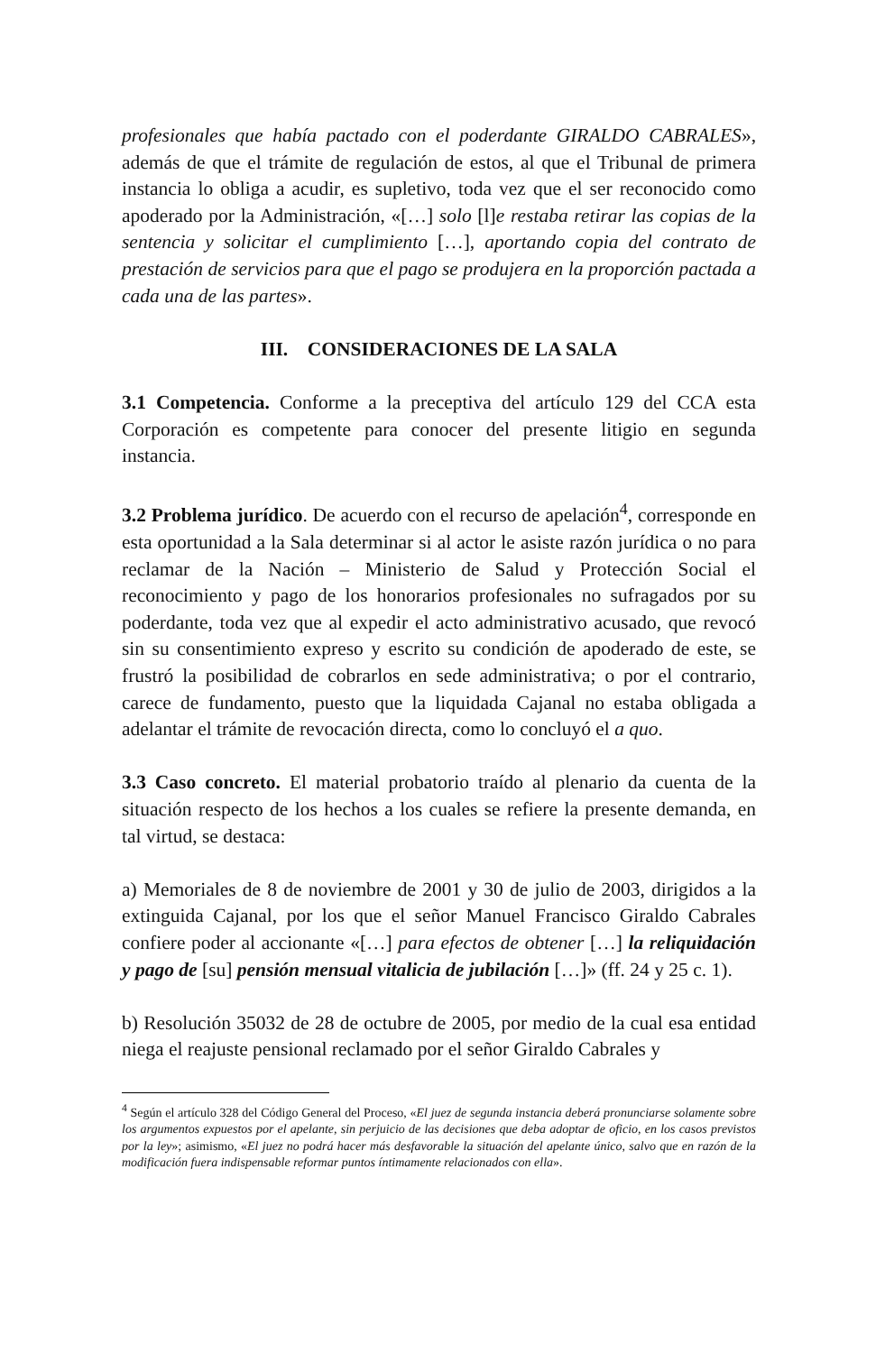profesionales que había pactado con el poderdante GIRALDO CABRALES», además de que el trámite de regulación de estos, al que el Tribunal de primera instancia lo obliga a acudir, es supletivo, toda vez que el ser reconocido como apoderado por la Administración, «[…] solo [l]e restaba retirar las copias de la sentencia y solicitar el cumplimiento […], aportando copia del contrato de prestación de servicios para que el pago se produjera en la proporción pactada a cada una de las partes».
III. CONSIDERACIONES DE LA SALA
3.1 Competencia. Conforme a la preceptiva del artículo 129 del CCA esta Corporación es competente para conocer del presente litigio en segunda instancia.
3.2 Problema jurídico. De acuerdo con el recurso de apelación<sup>4</sup>, corresponde en esta oportunidad a la Sala determinar si al actor le asiste razón jurídica o no para reclamar de la Nación – Ministerio de Salud y Protección Social el reconocimiento y pago de los honorarios profesionales no sufragados por su poderdante, toda vez que al expedir el acto administrativo acusado, que revocó sin su consentimiento expreso y escrito su condición de apoderado de este, se frustró la posibilidad de cobrarlos en sede administrativa; o por el contrario, carece de fundamento, puesto que la liquidada Cajanal no estaba obligada a adelantar el trámite de revocación directa, como lo concluyó el a quo.
3.3 Caso concreto. El material probatorio traído al plenario da cuenta de la situación respecto de los hechos a los cuales se refiere la presente demanda, en tal virtud, se destaca:
a) Memoriales de 8 de noviembre de 2001 y 30 de julio de 2003, dirigidos a la extinguida Cajanal, por los que el señor Manuel Francisco Giraldo Cabrales confiere poder al accionante «[…] para efectos de obtener […] la reliquidación y pago de [su] pensión mensual vitalicia de jubilación […]» (ff. 24 y 25 c. 1).
b) Resolución 35032 de 28 de octubre de 2005, por medio de la cual esa entidad niega el reajuste pensional reclamado por el señor Giraldo Cabrales y
<sup>4</sup> Según el artículo 328 del Código General del Proceso, «El juez de segunda instancia deberá pronunciarse solamente sobre los argumentos expuestos por el apelante, sin perjuicio de las decisiones que deba adoptar de oficio, en los casos previstos por la ley»; asimismo, «El juez no podrá hacer más desfavorable la situación del apelante único, salvo que en razón de la modificación fuera indispensable reformar puntos íntimamente relacionados con ella».